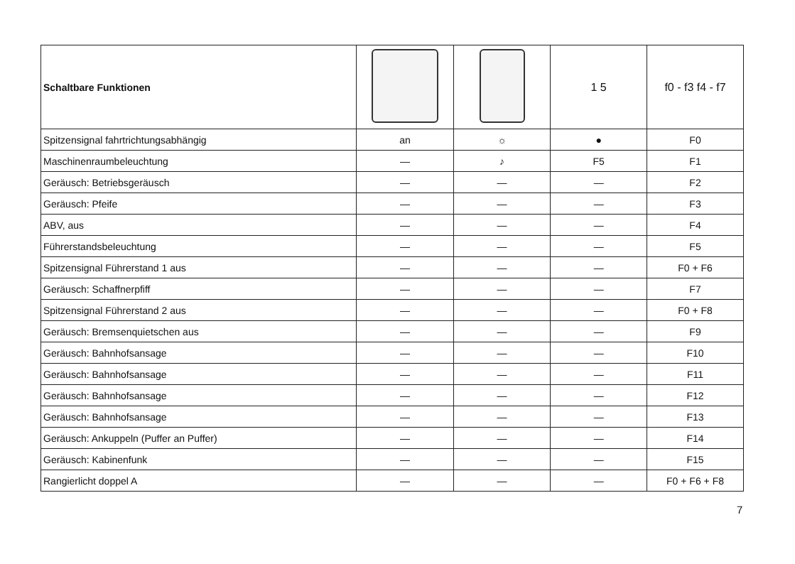| Schaltbare Funktionen | | | 1 5 | f0 - f3 f4 - f7 |
| --- | --- | --- | --- | --- |
| Spitzensignal fahrtrichtungsabhängig | an | ☼ | ● | F0 |
| Maschinenraumbeleuchtung | — | ♪ | F5 | F1 |
| Geräusch: Betriebsgeräusch | — | — | — | F2 |
| Geräusch: Pfeife | — | — | — | F3 |
| ABV, aus | — | — | — | F4 |
| Führerstandsbeleuchtung | — | — | — | F5 |
| Spitzensignal Führerstand 1 aus | — | — | — | F0 + F6 |
| Geräusch: Schaffnerpfiff | — | — | — | F7 |
| Spitzensignal Führerstand 2 aus | — | — | — | F0 + F8 |
| Geräusch: Bremsenquietschen aus | — | — | — | F9 |
| Geräusch: Bahnhofsansage | — | — | — | F10 |
| Geräusch: Bahnhofsansage | — | — | — | F11 |
| Geräusch: Bahnhofsansage | — | — | — | F12 |
| Geräusch: Bahnhofsansage | — | — | — | F13 |
| Geräusch: Ankuppeln (Puffer an Puffer) | — | — | — | F14 |
| Geräusch: Kabinenfunk | — | — | — | F15 |
| Rangierlicht doppel A | — | — | — | F0 + F6 + F8 |
7